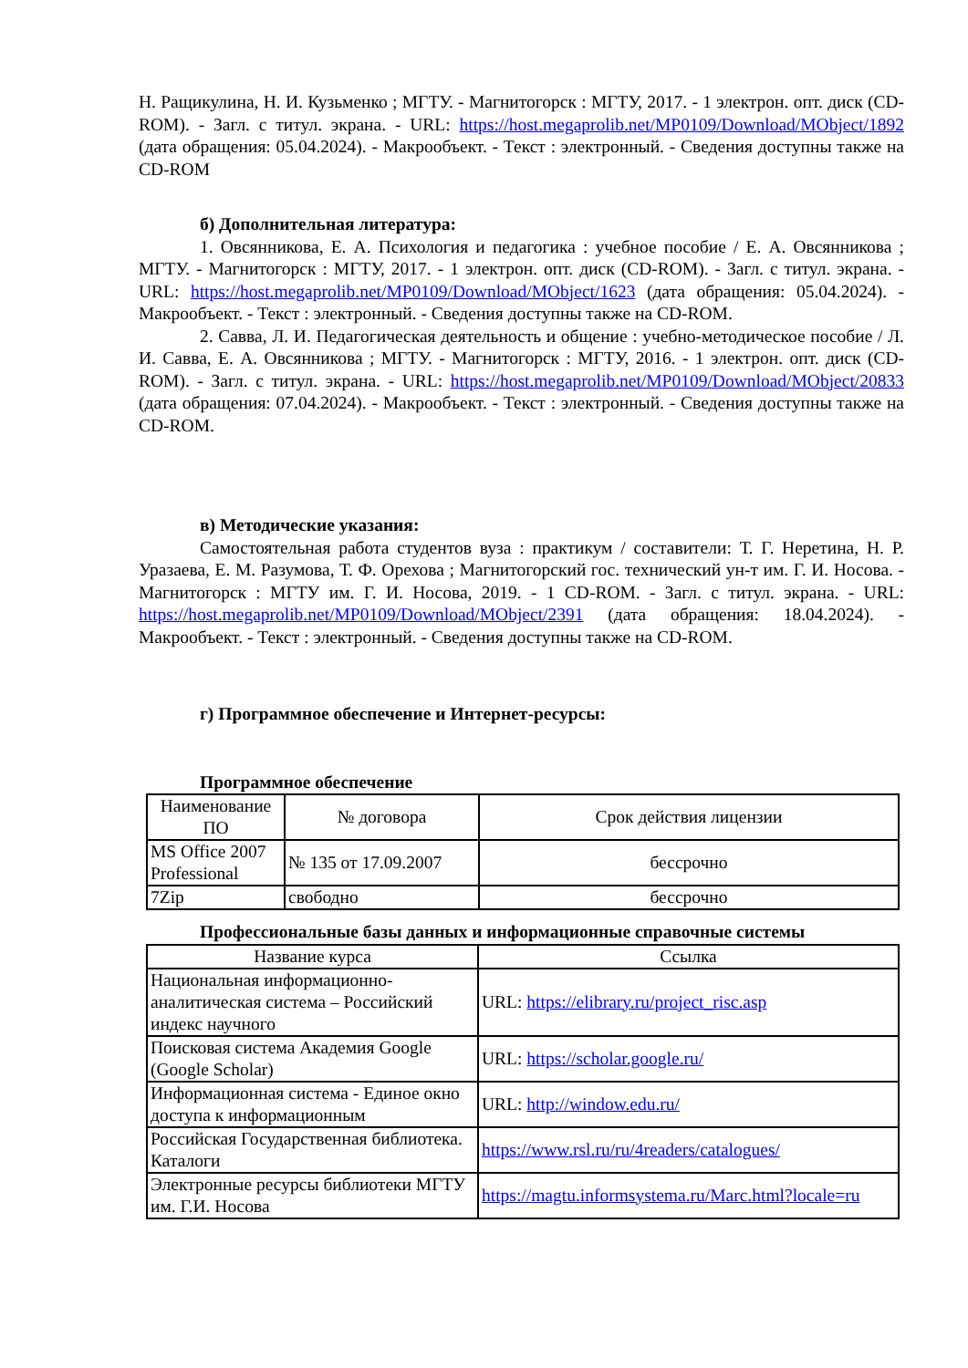Н. Ращикулина, Н. И. Кузьменко ; МГТУ. - Магнитогорск : МГТУ, 2017. - 1 электрон. опт. диск (CD-ROM). - Загл. с титул. экрана. - URL: https://host.megaprolib.net/MP0109/Download/MObject/1892 (дата обращения: 05.04.2024). - Макрообъект. - Текст : электронный. - Сведения доступны также на CD-ROM
б) Дополнительная литература:
1. Овсянникова, Е. А. Психология и педагогика : учебное пособие / Е. А. Овсянникова ; МГТУ. - Магнитогорск : МГТУ, 2017. - 1 электрон. опт. диск (CD-ROM). - Загл. с титул. экрана. - URL: https://host.megaprolib.net/MP0109/Download/MObject/1623 (дата обращения: 05.04.2024). - Макрообъект. - Текст : электронный. - Сведения доступны также на CD-ROM.
2. Савва, Л. И. Педагогическая деятельность и общение : учебно-методическое пособие / Л. И. Савва, Е. А. Овсянникова ; МГТУ. - Магнитогорск : МГТУ, 2016. - 1 электрон. опт. диск (CD-ROM). - Загл. с титул. экрана. - URL: https://host.megaprolib.net/MP0109/Download/MObject/20833 (дата обращения: 07.04.2024). - Макрообъект. - Текст : электронный. - Сведения доступны также на CD-ROM.
в) Методические указания:
Самостоятельная работа студентов вуза : практикум / составители: Т. Г. Неретина, Н. Р. Уразаева, Е. М. Разумова, Т. Ф. Орехова ; Магнитогорский гос. технический ун-т им. Г. И. Носова. - Магнитогорск : МГТУ им. Г. И. Носова, 2019. - 1 CD-ROM. - Загл. с титул. экрана. - URL: https://host.megaprolib.net/MP0109/Download/MObject/2391 (дата обращения: 18.04.2024). - Макрообъект. - Текст : электронный. - Сведения доступны также на CD-ROM.
г) Программное обеспечение и Интернет-ресурсы:
Программное обеспечение
| Наименование ПО | № договора | Срок действия лицензии |
| --- | --- | --- |
| MS Office 2007 Professional | № 135 от 17.09.2007 | бессрочно |
| 7Zip | свободно | бессрочно |
Профессиональные базы данных и информационные справочные системы
| Название курса | Ссылка |
| --- | --- |
| Национальная информационно-аналитическая система – Российский индекс научного | URL: https://elibrary.ru/project_risc.asp |
| Поисковая система Академия Google (Google Scholar) | URL: https://scholar.google.ru/ |
| Информационная система - Единое окно доступа к информационным | URL: http://window.edu.ru/ |
| Российская Государственная библиотека. Каталоги | https://www.rsl.ru/ru/4readers/catalogues/ |
| Электронные ресурсы библиотеки МГТУ им. Г.И. Носова | https://magtu.informsystema.ru/Marc.html?locale=ru |